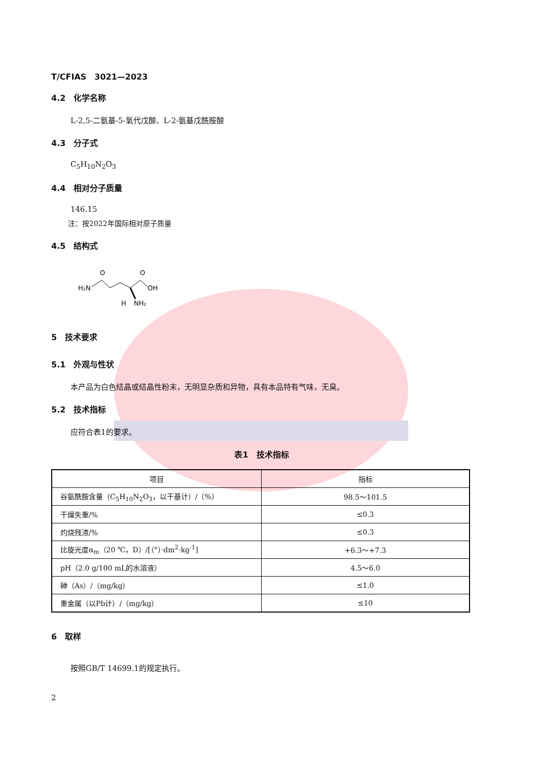T/CFIAS　3021—2023
4.2　化学名称
L-2,5-二氨基-5-氧代戊酸、L-2-氨基戊酰胺酸
4.3　分子式
C<sub>5</sub>H<sub>10</sub>N<sub>2</sub>O<sub>3</sub>
4.4　相对分子质量
146.15
注：按2022年国际相对原子质量
4.5　结构式
H₂N
O
O
OH
H
NH₂
5　技术要求
5.1　外观与性状
本产品为白色结晶或结晶性粉末，无明显杂质和异物，具有本品特有气味，无臭。
5.2　技术指标
应符合表1的要求。
表1　技术指标
| 项目 | 指标 |
| --- | --- |
| 谷氨酰胺含量（C<sub>5</sub>H<sub>10</sub>N<sub>2</sub>O<sub>3</sub>，以干基计）/（%） | 98.5～101.5 |
| 干燥失重/% | ≤0.3 |
| 灼烧残渣/% | ≤0.3 |
| 比旋光度α<sub>m</sub>（20 ℃，D）/[（°）·dm<sup>2</sup>·kg<sup>-1</sup>] | +6.3～+7.3 |
| pH（2.0 g/100 mL的水溶液） | 4.5～6.0 |
| 砷（As）/（mg/kg） | ≤1.0 |
| 重金属（以Pb计）/（mg/kg） | ≤10 |
6　取样
按照GB/T 14699.1的规定执行。
2